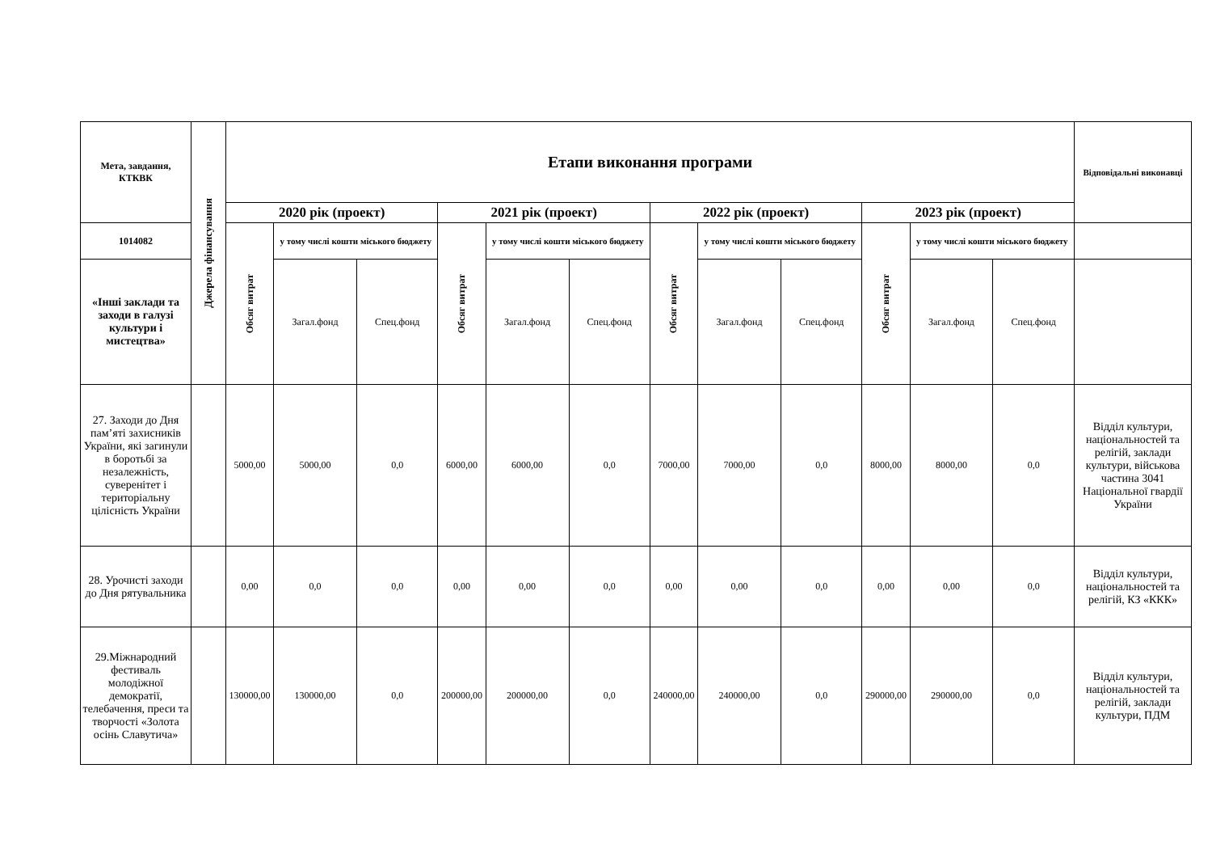| Мета, завдання, КТКВК | Джерела фінансування | Етапи виконання програми | | | | | | | | | | | | Відповідальні виконавці |
| --- | --- | --- | --- | --- | --- | --- | --- | --- | --- | --- | --- | --- | --- | --- |
| | | 2020 рік (проект) | | | 2021 рік (проект) | | | 2022 рік (проект) | | | 2023 рік (проект) | | | |
| 1014082 | | Обсяг витрат | у тому числі кошти міського бюджету | | Обсяг витрат | у тому числі кошти міського бюджету | | Обсяг витрат | у тому числі кошти міського бюджету | | Обсяг витрат | у тому числі кошти міського бюджету | | |
| «Інші заклади та заходи в галузі культури і мистецтва» | | | Загал.фонд | Спец.фонд | | Загал.фонд | Спец.фонд | | Загал.фонд | Спец.фонд | | Загал.фонд | Спец.фонд | |
| 27. Заходи до Дня пам’яті захисників України, які загинули в боротьбі за незалежність, суверенітет і територіальну цілісність України | | 5000,00 | 5000,00 | 0,0 | 6000,00 | 6000,00 | 0,0 | 7000,00 | 7000,00 | 0,0 | 8000,00 | 8000,00 | 0,0 | Відділ культури, національностей та релігій, заклади культури, військова частина 3041 Національної гвардії України |
| 28. Урочисті заходи до Дня рятувальника | | 0,00 | 0,0 | 0,0 | 0,00 | 0,00 | 0,0 | 0,00 | 0,00 | 0,0 | 0,00 | 0,00 | 0,0 | Відділ культури, національностей та релігій, КЗ «ККК» |
| 29.Міжнародний фестиваль молодіжної демократії, телебачення, преси та творчості «Золота осінь Славутича» | | 130000,00 | 130000,00 | 0,0 | 200000,00 | 200000,00 | 0,0 | 240000,00 | 240000,00 | 0,0 | 290000,00 | 290000,00 | 0,0 | Відділ культури, національностей та релігій, заклади культури, ПДМ |